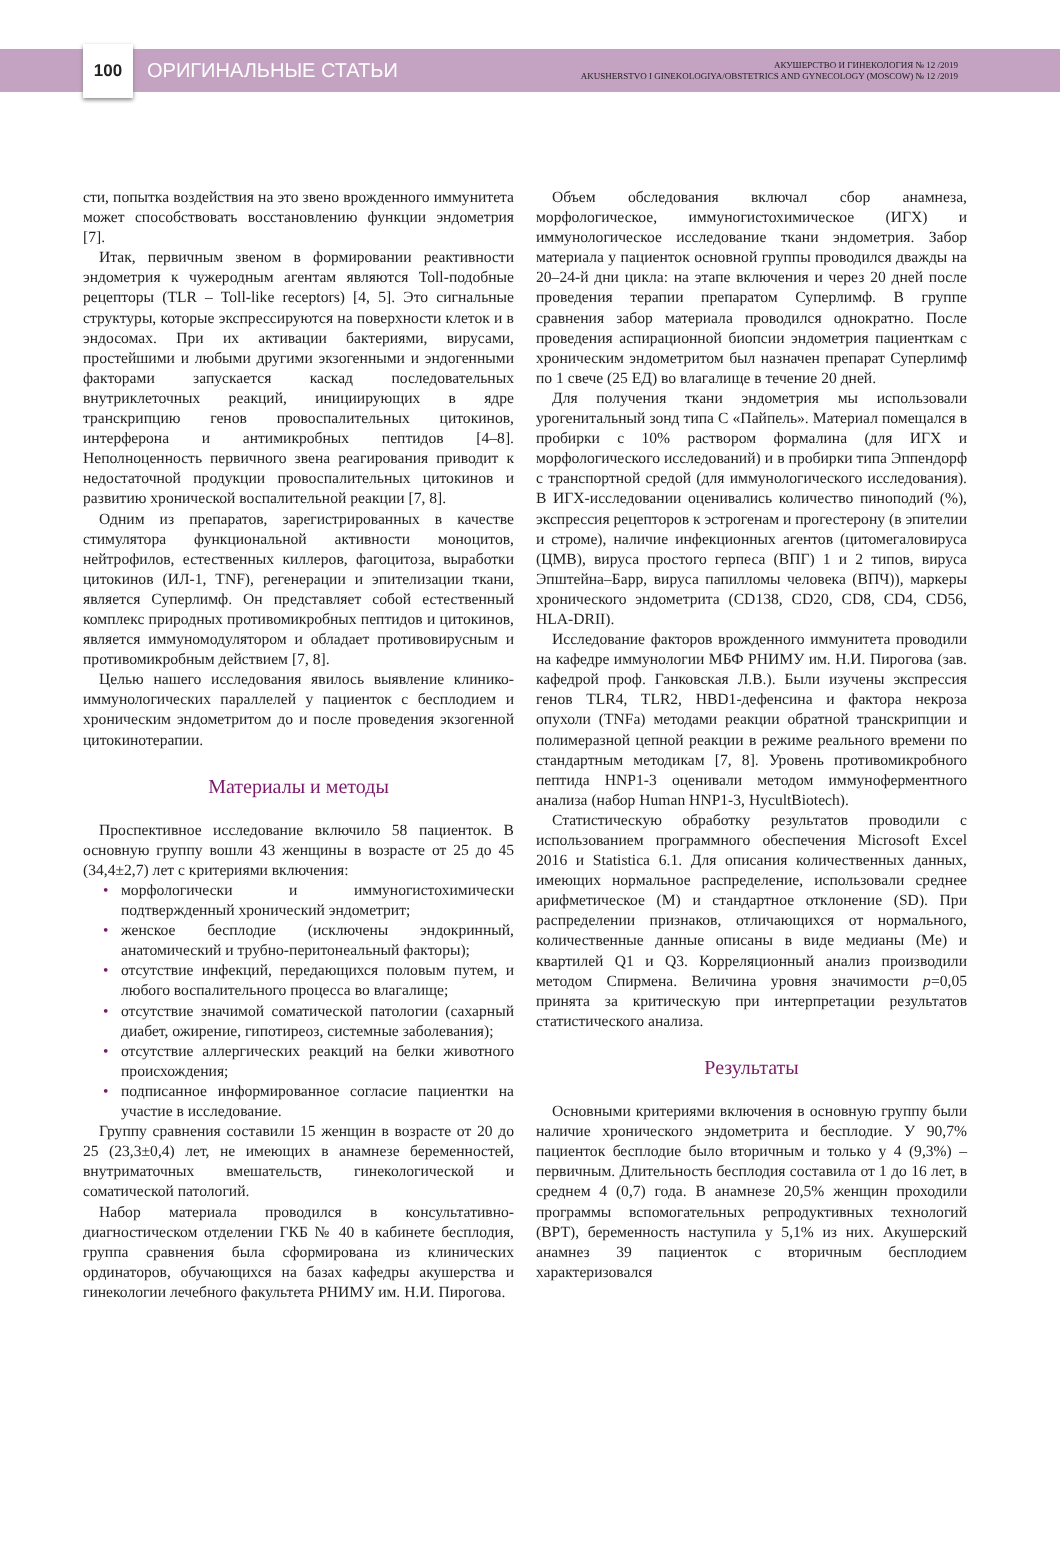100
ОРИГИНАЛЬНЫЕ СТАТЬИ
АКУШЕРСТВО И ГИНЕКОЛОГИЯ № 12 /2019
AKUSHERSTVO I GINEKOLOGIYA/OBSTETRICS AND GYNECOLOGY (MOSCOW) № 12 /2019
сти, попытка воздействия на это звено врожденного иммунитета может способствовать восстановлению функции эндометрия [7].
Итак, первичным звеном в формировании реактивности эндометрия к чужеродным агентам являются Toll-подобные рецепторы (TLR – Toll-like receptors) [4, 5]. Это сигнальные структуры, которые экспрессируются на поверхности клеток и в эндосомах. При их активации бактериями, вирусами, простейшими и любыми другими экзогенными и эндогенными факторами запускается каскад последовательных внутриклеточных реакций, инициирующих в ядре транскрипцию генов провоспалительных цитокинов, интерферона и антимикробных пептидов [4–8]. Неполноценность первичного звена реагирования приводит к недостаточной продукции провоспалительных цитокинов и развитию хронической воспалительной реакции [7, 8].
Одним из препаратов, зарегистрированных в качестве стимулятора функциональной активности моноцитов, нейтрофилов, естественных киллеров, фагоцитоза, выработки цитокинов (ИЛ-1, TNF), регенерации и эпителизации ткани, является Суперлимф. Он представляет собой естественный комплекс природных противомикробных пептидов и цитокинов, является иммуномодулятором и обладает противовирусным и противомикробным действием [7, 8].
Целью нашего исследования явилось выявление клинико-иммунологических параллелей у пациенток с бесплодием и хроническим эндометритом до и после проведения экзогенной цитокинотерапии.
Материалы и методы
Проспективное исследование включило 58 пациенток. В основную группу вошли 43 женщины в возрасте от 25 до 45 (34,4±2,7) лет с критериями включения:
• морфологически и иммуногистохимически подтвержденный хронический эндометрит;
• женское бесплодие (исключены эндокринный, анатомический и трубно-перитонеальный факторы);
• отсутствие инфекций, передающихся половым путем, и любого воспалительного процесса во влагалище;
• отсутствие значимой соматической патологии (сахарный диабет, ожирение, гипотиреоз, системные заболевания);
• отсутствие аллергических реакций на белки животного происхождения;
• подписанное информированное согласие пациентки на участие в исследование.
Группу сравнения составили 15 женщин в возрасте от 20 до 25 (23,3±0,4) лет, не имеющих в анамнезе беременностей, внутриматочных вмешательств, гинекологической и соматической патологий.
Набор материала проводился в консультативно-диагностическом отделении ГКБ № 40 в кабинете бесплодия, группа сравнения была сформирована из клинических ординаторов, обучающихся на базах кафедры акушерства и гинекологии лечебного факультета РНИМУ им. Н.И. Пирогова.
Объем обследования включал сбор анамнеза, морфологическое, иммуногистохимическое (ИГХ) и иммунологическое исследование ткани эндометрия. Забор материала у пациенток основной группы проводился дважды на 20–24-й дни цикла: на этапе включения и через 20 дней после проведения терапии препаратом Суперлимф. В группе сравнения забор материала проводился однократно. После проведения аспирационной биопсии эндометрия пациенткам с хроническим эндометритом был назначен препарат Суперлимф по 1 свече (25 ЕД) во влагалище в течение 20 дней.
Для получения ткани эндометрия мы использовали урогенитальный зонд типа С «Пайпель». Материал помещался в пробирки с 10% раствором формалина (для ИГХ и морфологического исследований) и в пробирки типа Эппендорф с транспортной средой (для иммунологического исследования). В ИГХ-исследовании оценивались количество пиноподий (%), экспрессия рецепторов к эстрогенам и прогестерону (в эпителии и строме), наличие инфекционных агентов (цитомегаловируса (ЦМВ), вируса простого герпеса (ВПГ) 1 и 2 типов, вируса Эпштейна–Барр, вируса папилломы человека (ВПЧ)), маркеры хронического эндометрита (CD138, CD20, CD8, CD4, CD56, HLA-DRII).
Исследование факторов врожденного иммунитета проводили на кафедре иммунологии МБФ РНИМУ им. Н.И. Пирогова (зав. кафедрой проф. Ганковская Л.В.). Были изучены экспрессия генов TLR4, TLR2, HBD1-дефенсина и фактора некроза опухоли (TNFa) методами реакции обратной транскрипции и полимеразной цепной реакции в режиме реального времени по стандартным методикам [7, 8]. Уровень противомикробного пептида HNP1-3 оценивали методом иммуноферментного анализа (набор Human HNP1-3, HycultBiotech).
Статистическую обработку результатов проводили с использованием программного обеспечения Microsoft Excel 2016 и Statistica 6.1. Для описания количественных данных, имеющих нормальное распределение, использовали среднее арифметическое (M) и стандартное отклонение (SD). При распределении признаков, отличающихся от нормального, количественные данные описаны в виде медианы (Me) и квартилей Q1 и Q3. Корреляционный анализ производили методом Спирмена. Величина уровня значимости p=0,05 принята за критическую при интерпретации результатов статистического анализа.
Результаты
Основными критериями включения в основную группу были наличие хронического эндометрита и бесплодие. У 90,7% пациенток бесплодие было вторичным и только у 4 (9,3%) – первичным. Длительность бесплодия составила от 1 до 16 лет, в среднем 4 (0,7) года. В анамнезе 20,5% женщин проходили программы вспомогательных репродуктивных технологий (ВРТ), беременность наступила у 5,1% из них. Акушерский анамнез 39 пациенток с вторичным бесплодием характеризовался